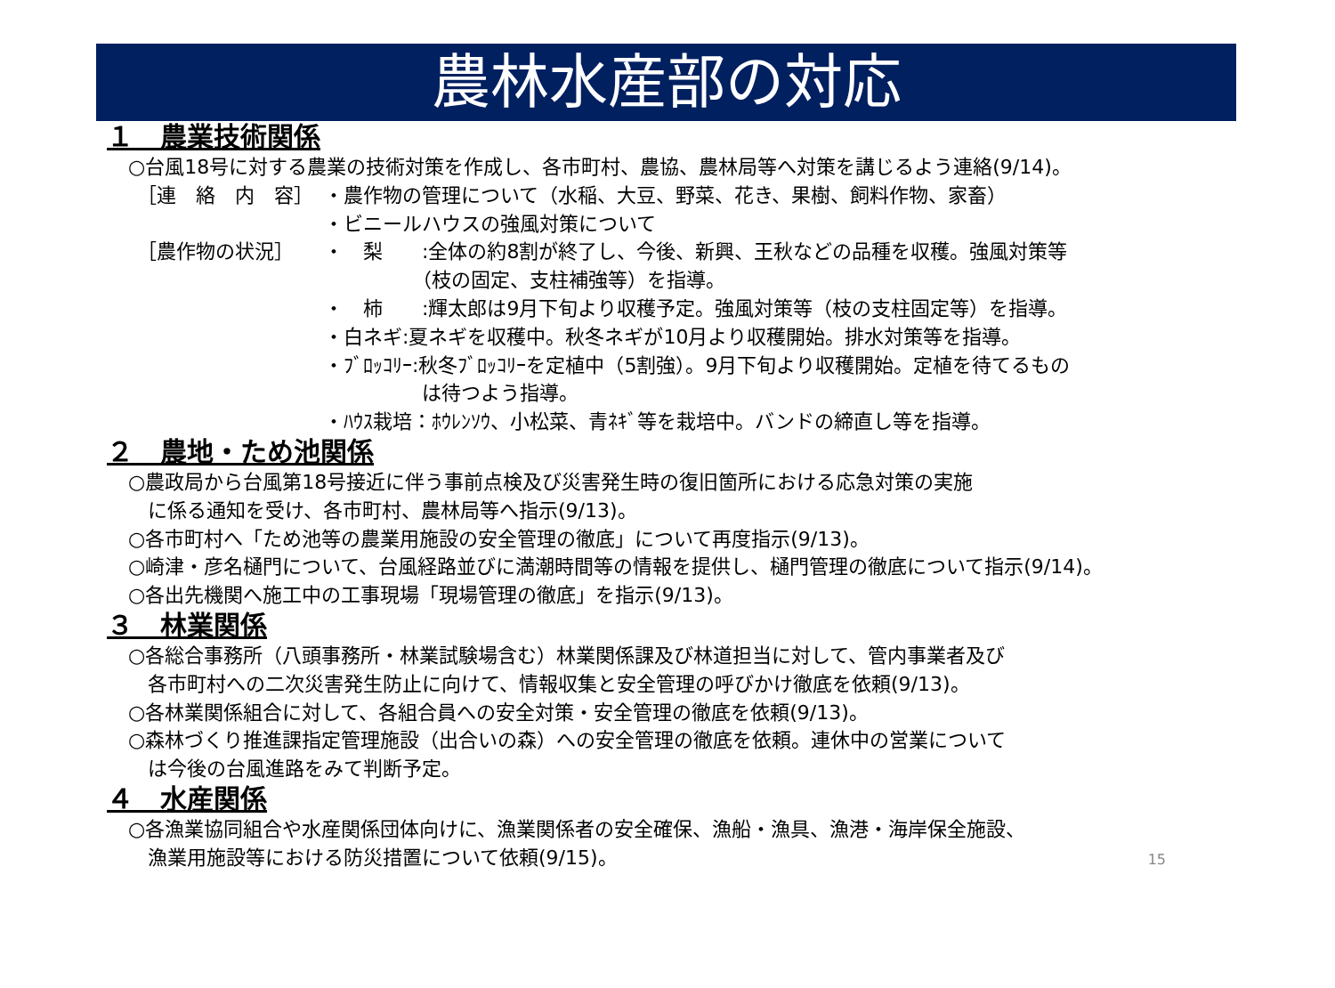農林水産部の対応
１　農業技術関係
○台風18号に対する農業の技術対策を作成し、各市町村、農協、農林局等へ対策を講じるよう連絡(9/14)。
［連　絡　内　容］ ・農作物の管理について（水稲、大豆、野菜、花き、果樹、飼料作物、家畜）
・ビニールハウスの強風対策について
［農作物の状況］ ・　梨　　:全体の約8割が終了し、今後、新興、王秋などの品種を収穫。強風対策等
　　　　　（枝の固定、支柱補強等）を指導。
・　柿　　:輝太郎は9月下旬より収穫予定。強風対策等（枝の支柱固定等）を指導。
・白ネギ:夏ネギを収穫中。秋冬ネギが10月より収穫開始。排水対策等を指導。
・ﾌﾞﾛｯｺﾘｰ:秋冬ﾌﾞﾛｯｺﾘｰを定植中（5割強）。9月下旬より収穫開始。定植を待てるもの
　　　　　は待つよう指導。
・ﾊｳｽ栽培：ﾎｳﾚﾝｿｳ、小松菜、青ﾈｷﾞ等を栽培中。バンドの締直し等を指導。
２　農地・ため池関係
○農政局から台風第18号接近に伴う事前点検及び災害発生時の復旧箇所における応急対策の実施
　に係る通知を受け、各市町村、農林局等へ指示(9/13)。
○各市町村へ「ため池等の農業用施設の安全管理の徹底」について再度指示(9/13)。
○崎津・彦名樋門について、台風経路並びに満潮時間等の情報を提供し、樋門管理の徹底について指示(9/14)。
○各出先機関へ施工中の工事現場「現場管理の徹底」を指示(9/13)。
３　林業関係
○各総合事務所（八頭事務所・林業試験場含む）林業関係課及び林道担当に対して、管内事業者及び
　各市町村への二次災害発生防止に向けて、情報収集と安全管理の呼びかけ徹底を依頼(9/13)。
○各林業関係組合に対して、各組合員への安全対策・安全管理の徹底を依頼(9/13)。
○森林づくり推進課指定管理施設（出合いの森）への安全管理の徹底を依頼。連休中の営業について
　は今後の台風進路をみて判断予定。
４　水産関係
○各漁業協同組合や水産関係団体向けに、漁業関係者の安全確保、漁船・漁具、漁港・海岸保全施設、
　漁業用施設等における防災措置について依頼(9/15)。
15